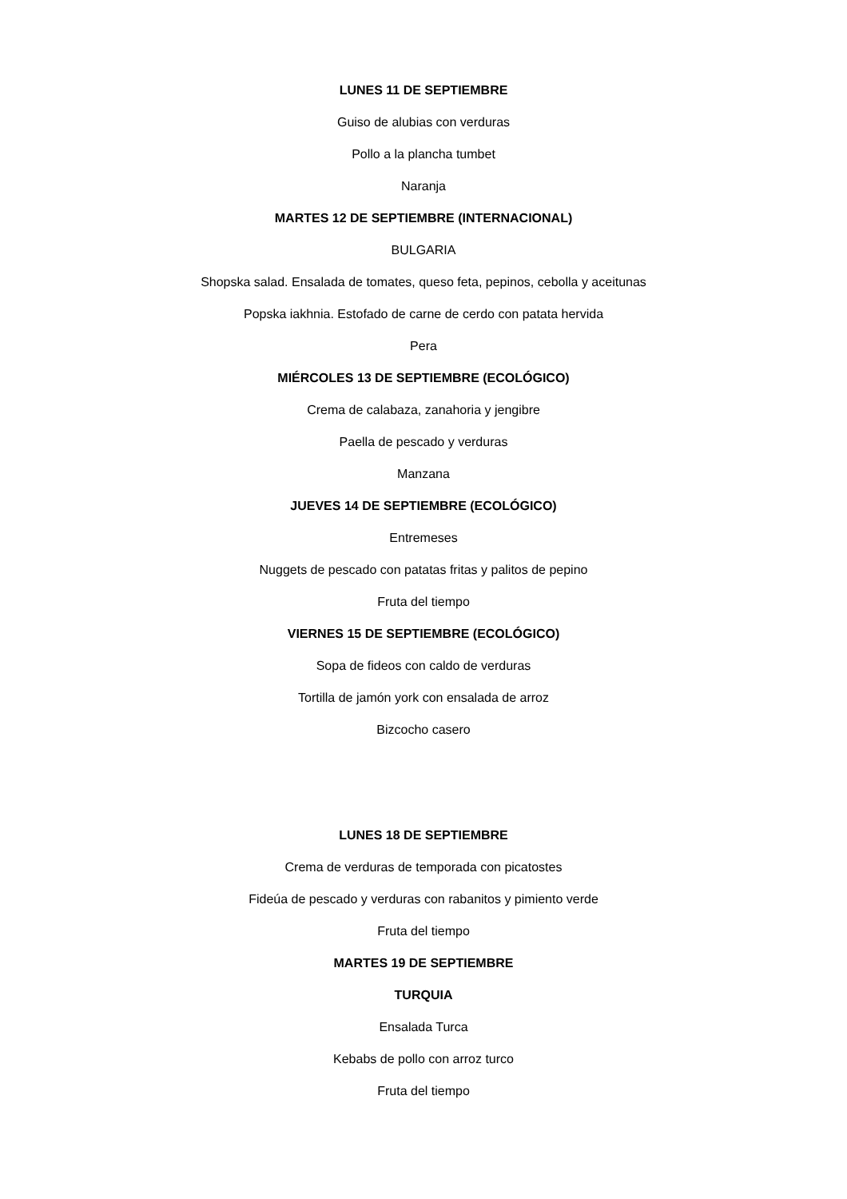LUNES 11 DE SEPTIEMBRE
Guiso de alubias con verduras
Pollo a la plancha tumbet
Naranja
MARTES 12 DE SEPTIEMBRE (INTERNACIONAL)
BULGARIA
Shopska salad. Ensalada de tomates, queso feta, pepinos, cebolla y aceitunas
Popska iakhnia. Estofado de carne de cerdo con patata hervida
Pera
MIÉRCOLES 13 DE SEPTIEMBRE (ECOLÓGICO)
Crema de calabaza, zanahoria y jengibre
Paella de pescado y verduras
Manzana
JUEVES 14 DE SEPTIEMBRE (ECOLÓGICO)
Entremeses
Nuggets de pescado con patatas fritas y palitos de pepino
Fruta del tiempo
VIERNES 15 DE SEPTIEMBRE (ECOLÓGICO)
Sopa de fideos con caldo de verduras
Tortilla de jamón york con ensalada de arroz
Bizcocho casero
LUNES 18 DE SEPTIEMBRE
Crema de verduras de temporada con picatostes
Fideúa de pescado y verduras con rabanitos y pimiento verde
Fruta del tiempo
MARTES 19 DE SEPTIEMBRE
TURQUIA
Ensalada Turca
Kebabs de pollo con arroz turco
Fruta del tiempo